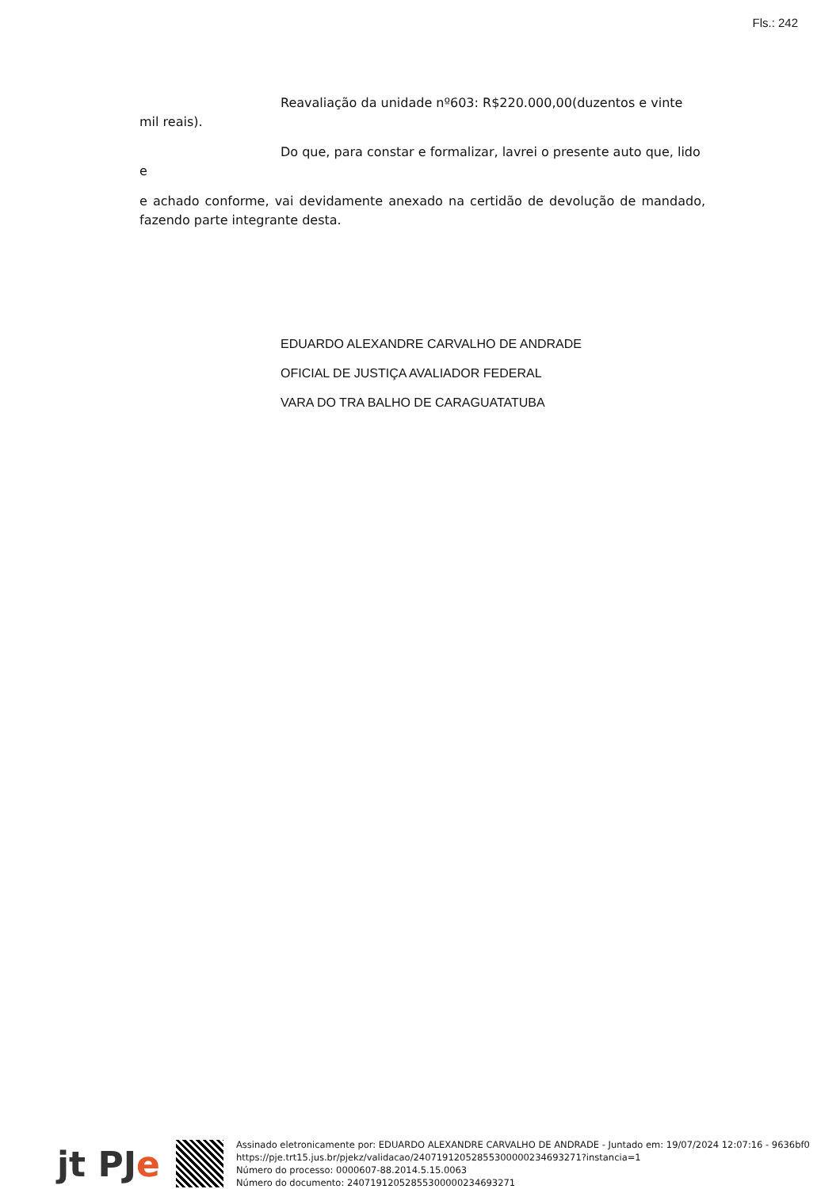Fls.: 242
Reavaliação da unidade nº603: R$220.000,00(duzentos e vinte mil reais).
Do que, para constar e formalizar, lavrei o presente auto que, lido e
e achado conforme, vai devidamente anexado na certidão de devolução de mandado, fazendo parte integrante desta.
EDUARDO ALEXANDRE CARVALHO DE ANDRADE
OFICIAL DE JUSTIÇA AVALIADOR FEDERAL
VARA DO TRA BALHO DE CARAGUATATUBA
jt PJe
Assinado eletronicamente por: EDUARDO ALEXANDRE CARVALHO DE ANDRADE - Juntado em: 19/07/2024 12:07:16 - 9636bf0
https://pje.trt15.jus.br/pjekz/validacao/24071912052855300000234693271?instancia=1
Número do processo: 0000607-88.2014.5.15.0063
Número do documento: 24071912052855300000234693271